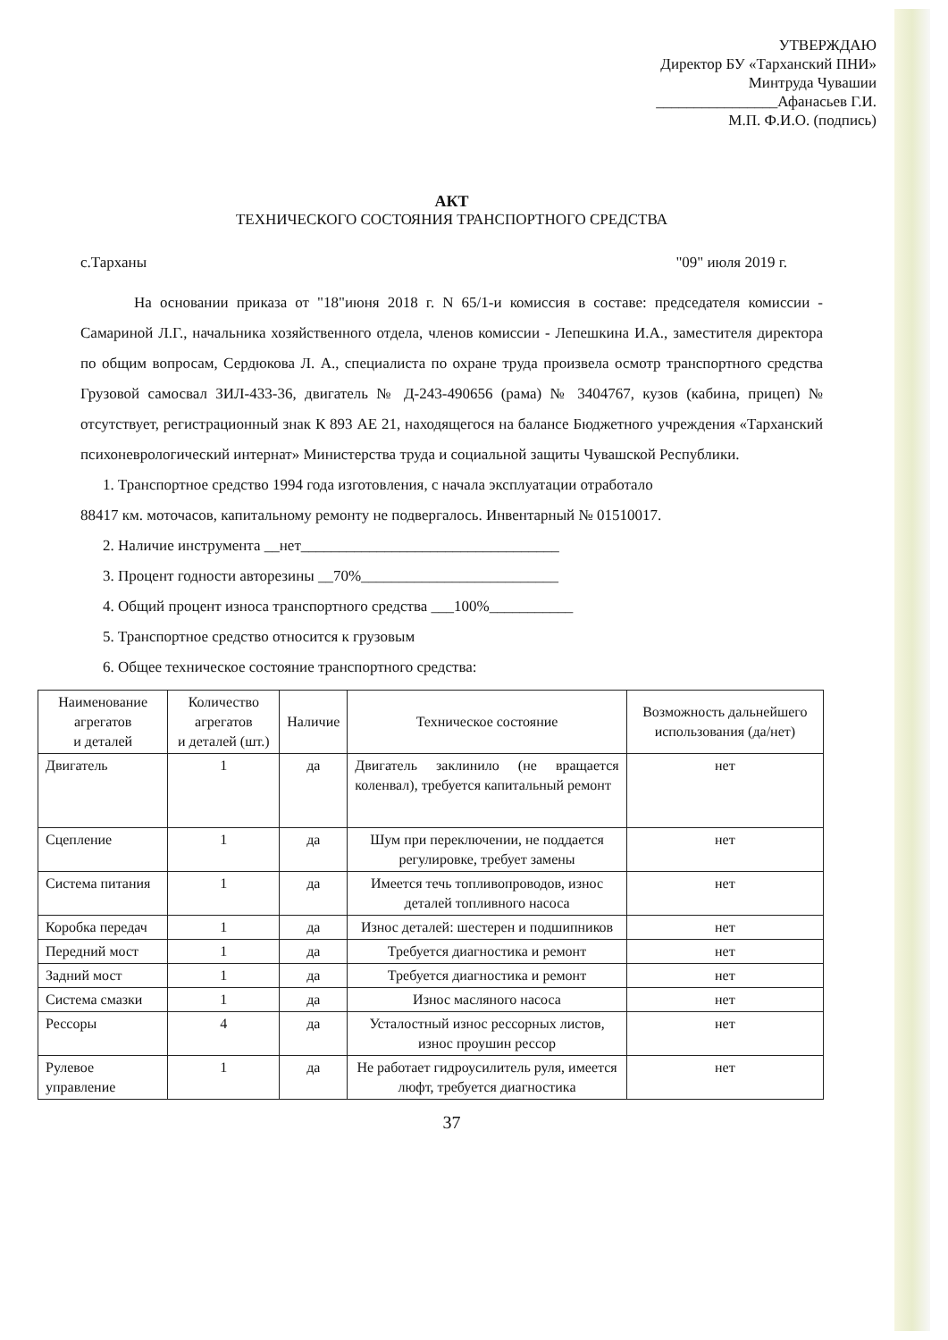УТВЕРЖДАЮ
Директор БУ «Тарханский ПНИ»
Минтруда Чувашии
________________Афанасьев Г.И.
М.П. Ф.И.О. (подпись)
АКТ
ТЕХНИЧЕСКОГО СОСТОЯНИЯ ТРАНСПОРТНОГО СРЕДСТВА
с.Тарханы "09" июля 2019 г.
На основании приказа от "18"июня 2018 г. N 65/1-и комиссия в составе: председателя комиссии - Самариной Л.Г., начальника хозяйственного отдела, членов комиссии - Лепешкина И.А., заместителя директора по общим вопросам, Сердюкова Л. А., специалиста по охране труда произвела осмотр транспортного средства Грузовой самосвал ЗИЛ-433-36, двигатель № Д-243-490656 (рама) № 3404767, кузов (кабина, прицеп) № отсутствует, регистрационный знак К 893 АЕ 21, находящегося на балансе Бюджетного учреждения «Тарханский психоневрологический интернат» Министерства труда и социальной защиты Чувашской Республики.
1. Транспортное средство 1994 года изготовления, с начала эксплуатации отработало
88417 км. моточасов, капитальному ремонту не подвергалось. Инвентарный № 01510017.
2. Наличие инструмента __нет__________________________________
3. Процент годности авторезины __70%__________________________
4. Общий процент износа транспортного средства ___100%___________
5. Транспортное средство относится к грузовым
6. Общее техническое состояние транспортного средства:
| Наименование агрегатов и деталей | Количество агрегатов и деталей (шт.) | Наличие | Техническое состояние | Возможность дальнейшего использования (да/нет) |
| --- | --- | --- | --- | --- |
| Двигатель | 1 | да | Двигатель заклинило (не вращается коленвал), требуется капитальный ремонт | нет |
| Сцепление | 1 | да | Шум при переключении, не поддается регулировке, требует замены | нет |
| Система питания | 1 | да | Имеется течь топливопроводов, износ деталей топливного насоса | нет |
| Коробка передач | 1 | да | Износ деталей: шестерен и подшипников | нет |
| Передний мост | 1 | да | Требуется диагностика и ремонт | нет |
| Задний мост | 1 | да | Требуется диагностика и ремонт | нет |
| Система смазки | 1 | да | Износ масляного насоса | нет |
| Рессоры | 4 | да | Усталостный износ рессорных листов, износ проушин рессор | нет |
| Рулевое управление | 1 | да | Не работает гидроусилитель руля, имеется люфт, требуется диагностика | нет |
37